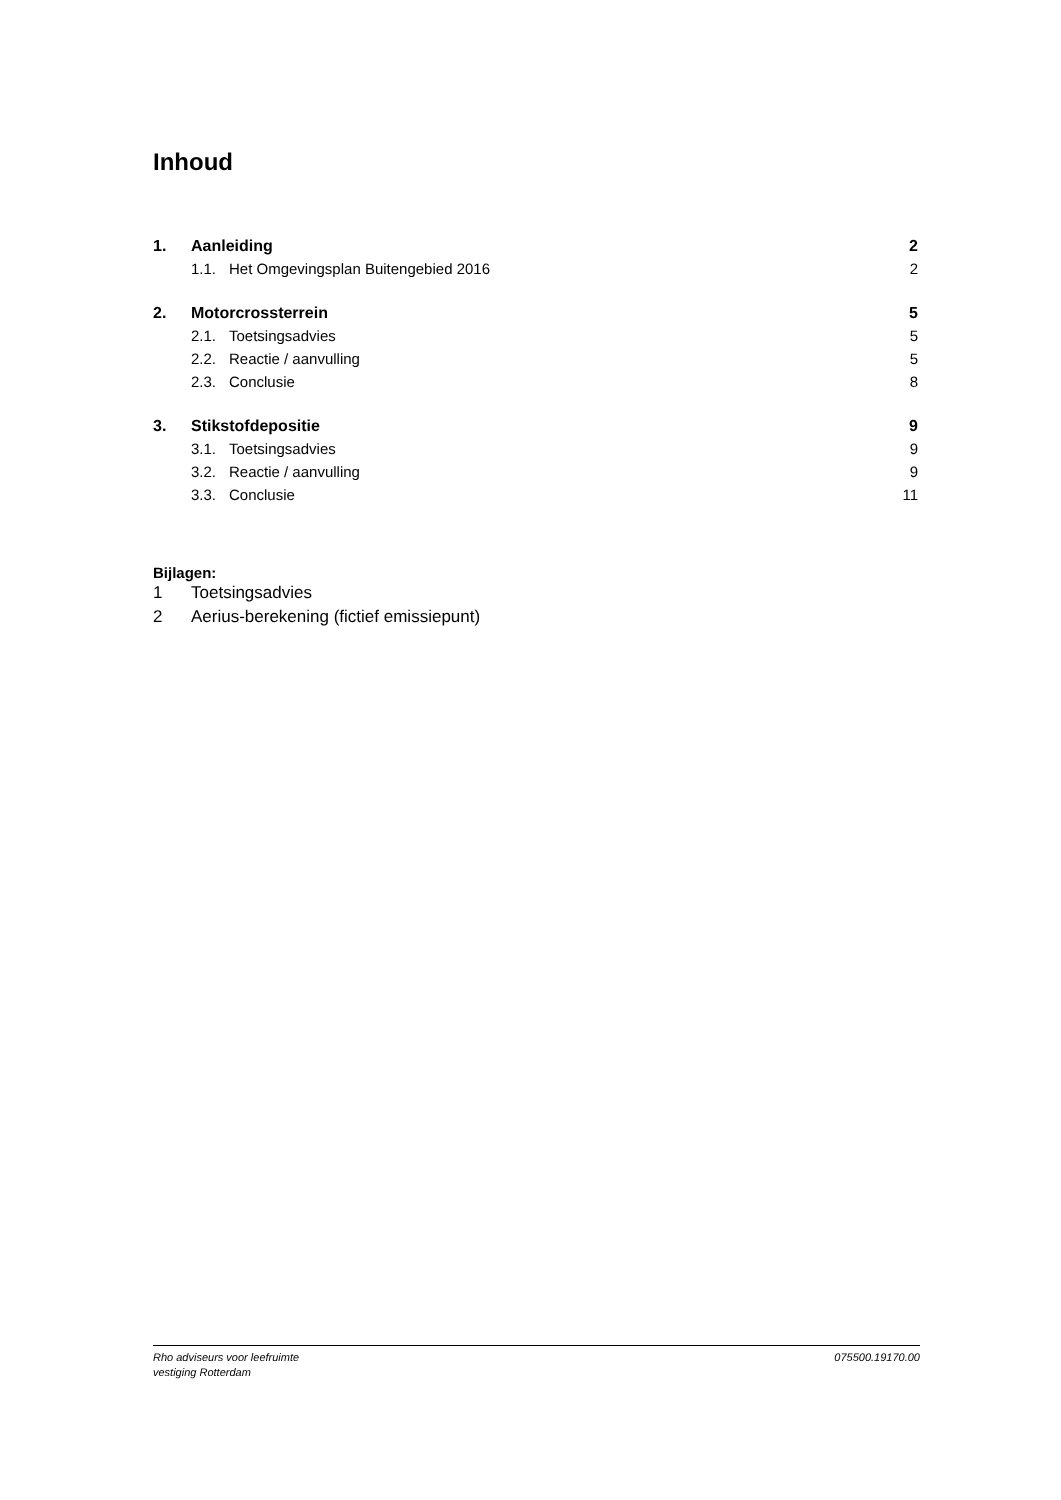Inhoud
1. Aanleiding 2
1.1. Het Omgevingsplan Buitengebied 2016 2
2. Motorcrossterrein 5
2.1. Toetsingsadvies 5
2.2. Reactie / aanvulling 5
2.3. Conclusie 8
3. Stikstofdepositie 9
3.1. Toetsingsadvies 9
3.2. Reactie / aanvulling 9
3.3. Conclusie 11
Bijlagen:
1 Toetsingsadvies
2 Aerius-berekening (fictief emissiepunt)
Rho adviseurs voor leefruimte
vestiging Rotterdam
075500.19170.00